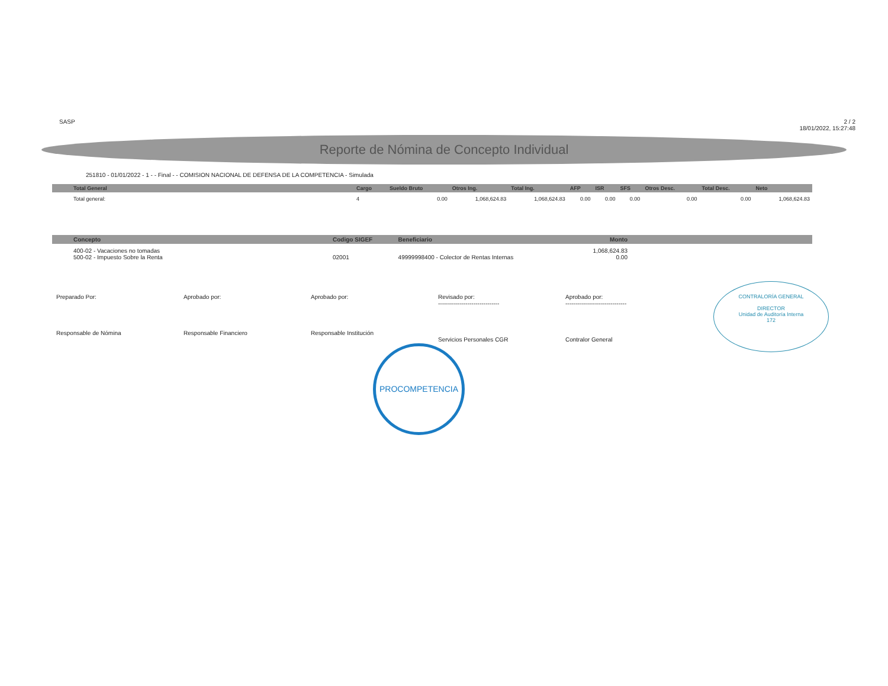SASP 2 / 2
18/01/2022, 15:27:48
Reporte de Nómina de Concepto Individual
251810 - 01/01/2022 - 1 - - Final - - COMISION NACIONAL DE DEFENSA DE LA COMPETENCIA - Simulada
| Total General | Cargo | Sueldo Bruto | Otros Ing. | Total Ing. | AFP | ISR | SFS | Otros Desc. | Total Desc. | Neto |
| --- | --- | --- | --- | --- | --- | --- | --- | --- | --- | --- |
| Total general: | 4 | 0.00 | 1,068,624.83 | 1,068,624.83 | 0.00 | 0.00 | 0.00 | 0.00 | 0.00 | 1,068,624.83 |
| Concepto | Codigo SIGEF | Beneficiario | Monto | |
| --- | --- | --- | --- | --- |
| 400-02 - Vacaciones no tomadas 500-02 - Impuesto Sobre la Renta | 02001 | 49999998400 - Colector de Rentas Internas | 1,068,624.83 0.00 | |
Preparado Por:
Responsable de Nómina
Aprobado por:
Responsable Financiero
Aprobado por:
Responsable Institución
Revisado por:
-------------------------------
Servicios Personales CGR
Aprobado por:
-------------------------------
Contralor General
PROCOMPETENCIA
CONTRALORÍA GENERAL
DIRECTOR
Unidad de Auditoría Interna
172